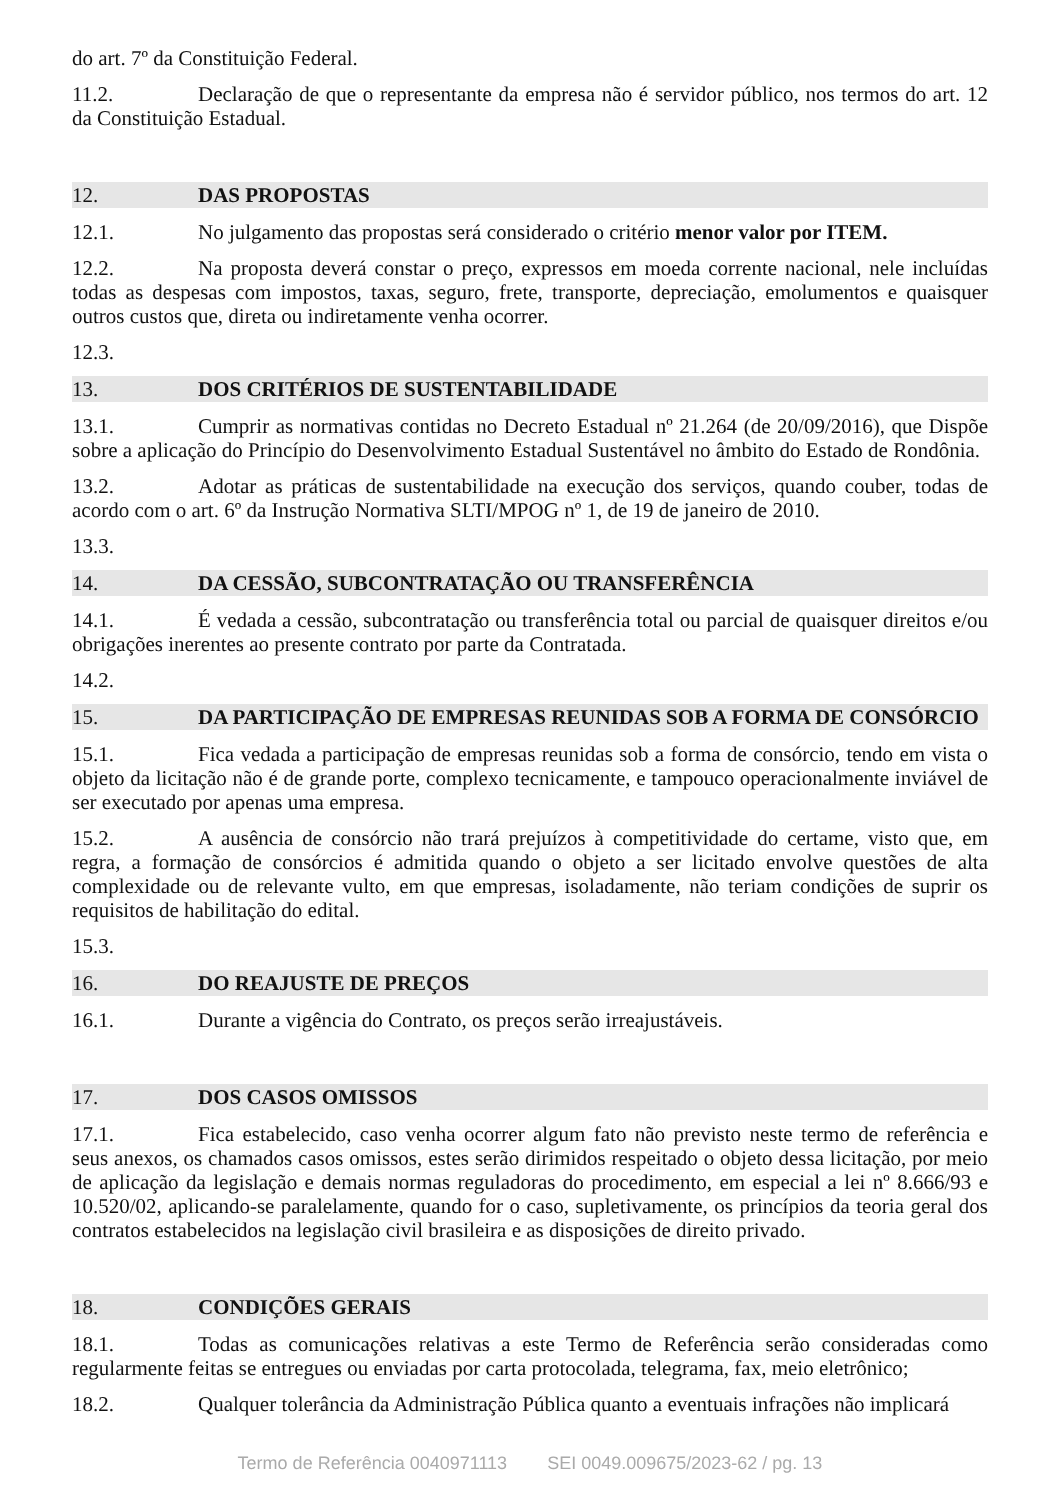do art. 7º da Constituição Federal.
11.2. Declaração de que o representante da empresa não é servidor público, nos termos do art. 12 da Constituição Estadual.
12. DAS PROPOSTAS
12.1. No julgamento das propostas será considerado o critério menor valor por ITEM.
12.2. Na proposta deverá constar o preço, expressos em moeda corrente nacional, nele incluídas todas as despesas com impostos, taxas, seguro, frete, transporte, depreciação, emolumentos e quaisquer outros custos que, direta ou indiretamente venha ocorrer.
12.3.
13. DOS CRITÉRIOS DE SUSTENTABILIDADE
13.1. Cumprir as normativas contidas no Decreto Estadual nº 21.264 (de 20/09/2016), que Dispõe sobre a aplicação do Princípio do Desenvolvimento Estadual Sustentável no âmbito do Estado de Rondônia.
13.2. Adotar as práticas de sustentabilidade na execução dos serviços, quando couber, todas de acordo com o art. 6º da Instrução Normativa SLTI/MPOG nº 1, de 19 de janeiro de 2010.
13.3.
14. DA CESSÃO, SUBCONTRATAÇÃO OU TRANSFERÊNCIA
14.1. É vedada a cessão, subcontratação ou transferência total ou parcial de quaisquer direitos e/ou obrigações inerentes ao presente contrato por parte da Contratada.
14.2.
15. DA PARTICIPAÇÃO DE EMPRESAS REUNIDAS SOB A FORMA DE CONSÓRCIO
15.1. Fica vedada a participação de empresas reunidas sob a forma de consórcio, tendo em vista o objeto da licitação não é de grande porte, complexo tecnicamente, e tampouco operacionalmente inviável de ser executado por apenas uma empresa.
15.2. A ausência de consórcio não trará prejuízos à competitividade do certame, visto que, em regra, a formação de consórcios é admitida quando o objeto a ser licitado envolve questões de alta complexidade ou de relevante vulto, em que empresas, isoladamente, não teriam condições de suprir os requisitos de habilitação do edital.
15.3.
16. DO REAJUSTE DE PREÇOS
16.1. Durante a vigência do Contrato, os preços serão irreajustáveis.
17. DOS CASOS OMISSOS
17.1. Fica estabelecido, caso venha ocorrer algum fato não previsto neste termo de referência e seus anexos, os chamados casos omissos, estes serão dirimidos respeitado o objeto dessa licitação, por meio de aplicação da legislação e demais normas reguladoras do procedimento, em especial a lei nº 8.666/93 e 10.520/02, aplicando-se paralelamente, quando for o caso, supletivamente, os princípios da teoria geral dos contratos estabelecidos na legislação civil brasileira e as disposições de direito privado.
18. CONDIÇÕES GERAIS
18.1. Todas as comunicações relativas a este Termo de Referência serão consideradas como regularmente feitas se entregues ou enviadas por carta protocolada, telegrama, fax, meio eletrônico;
18.2. Qualquer tolerância da Administração Pública quanto a eventuais infrações não implicará
Termo de Referência 0040971113 SEI 0049.009675/2023-62 / pg. 13